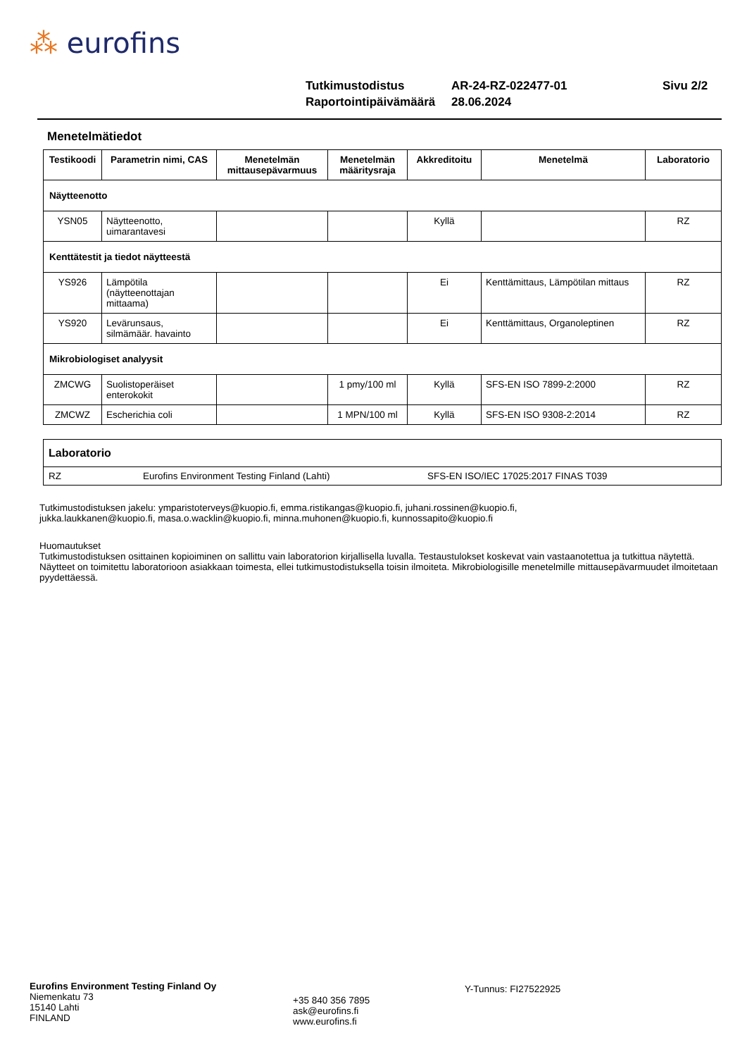⁂ eurofins
Tutkimustodistus AR-24-RZ-022477-01 Sivu 2/2
Raportointipäivämäärä 28.06.2024
Menetelmätiedot
| Testikoodi | Parametrin nimi, CAS | Menetelmän mittausepävarmuus | Menetelmän määritysraja | Akkreditoitu | Menetelmä | Laboratorio |
| --- | --- | --- | --- | --- | --- | --- |
| Näytteenotto | | | | | | |
| YSN05 | Näytteenotto, uimarantavesi | | | Kyllä | | RZ |
| Kenttätestit ja tiedot näytteestä | | | | | | |
| YS926 | Lämpötila (näytteenottajan mittaama) | | | Ei | Kenttämittaus, Lämpötilan mittaus | RZ |
| YS920 | Levärunsaus, silmämäär. havainto | | | Ei | Kenttämittaus, Organoleptinen | RZ |
| Mikrobiologiset analyysit | | | | | | |
| ZMCWG | Suolistoperäiset enterokokit | | 1 pmy/100 ml | Kyllä | SFS-EN ISO 7899-2:2000 | RZ |
| ZMCWZ | Escherichia coli | | 1 MPN/100 ml | Kyllä | SFS-EN ISO 9308-2:2014 | RZ |
| Laboratorio | | |
| RZ | Eurofins Environment Testing Finland (Lahti) | SFS-EN ISO/IEC 17025:2017 FINAS T039 |
Tutkimustodistuksen jakelu: ymparistoterveys@kuopio.fi, emma.ristikangas@kuopio.fi, juhani.rossinen@kuopio.fi,
jukka.laukkanen@kuopio.fi, masa.o.wacklin@kuopio.fi, minna.muhonen@kuopio.fi, kunnossapito@kuopio.fi
Huomautukset
Tutkimustodistuksen osittainen kopioiminen on sallittu vain laboratorion kirjallisella luvalla. Testaustulokset koskevat vain vastaanotettua ja tutkittua näytettä. Näytteet on toimitettu laboratorioon asiakkaan toimesta, ellei tutkimustodistuksella toisin ilmoiteta. Mikrobiologisille menetelmille mittausepävarmuudet ilmoitetaan pyydettäessä.
Eurofins Environment Testing Finland Oy
Niemenkatu 73
15140 Lahti
FINLAND
+35 840 356 7895
ask@eurofins.fi
www.eurofins.fi
Y-Tunnus: FI27522925